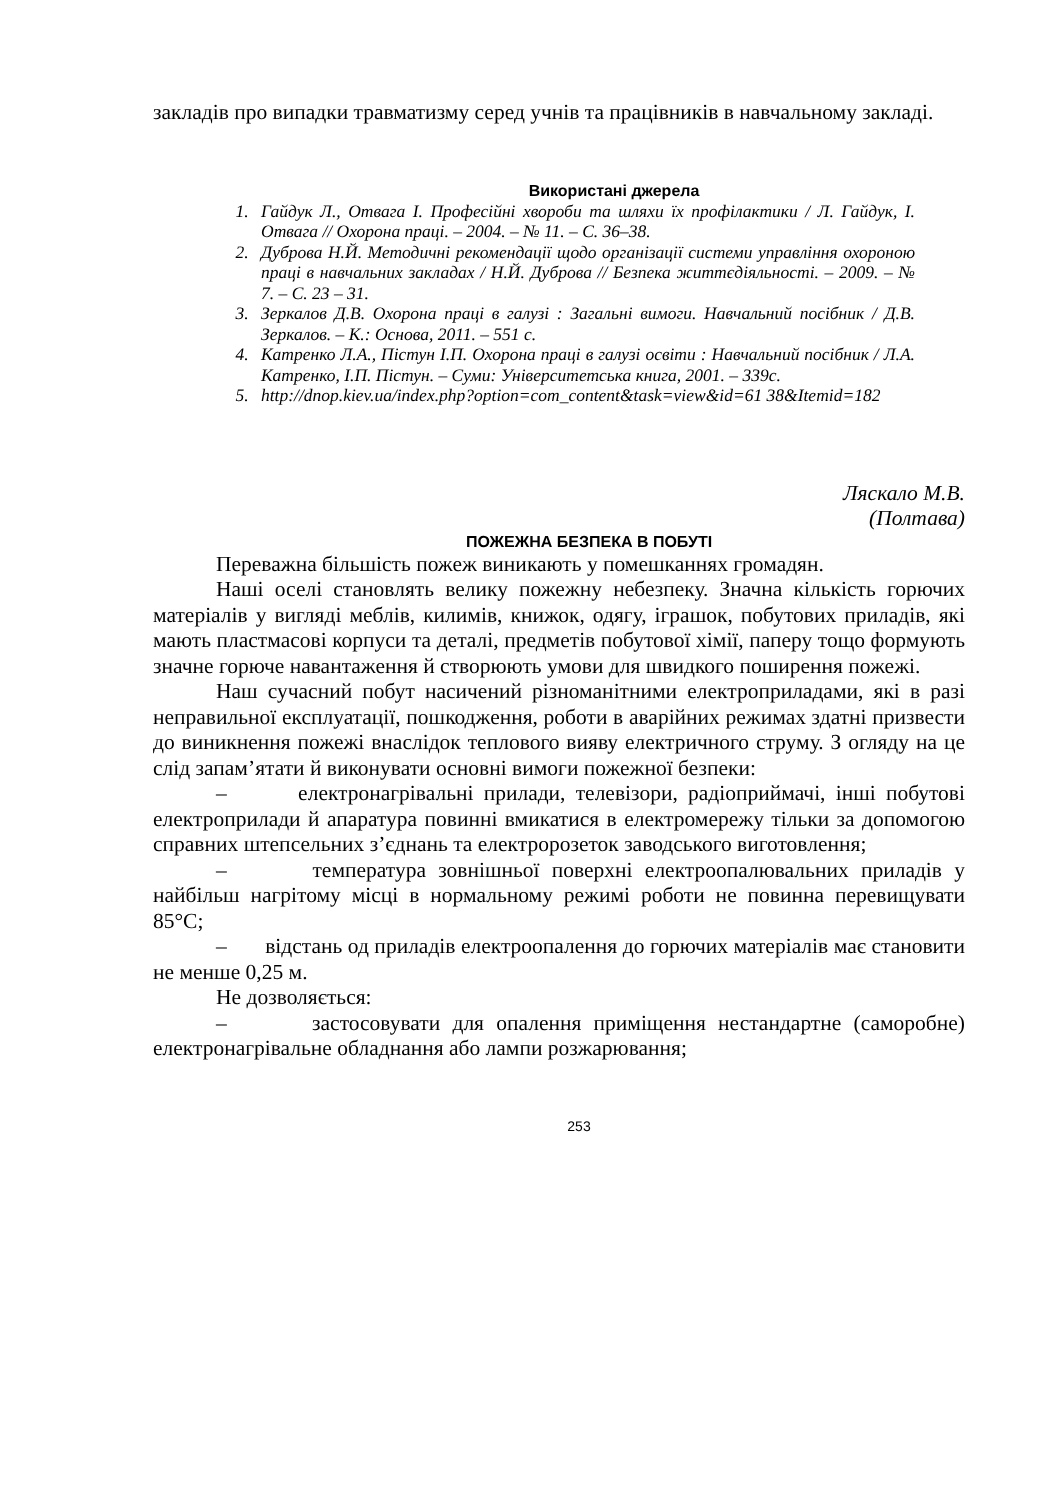закладів про випадки травматизму серед учнів та працівників в навчальному закладі.
Використані джерела
1. Гайдук Л., Отвага І. Професійні хвороби та шляхи їх профілактики / Л. Гайдук, І. Отвага // Охорона праці. – 2004. – № 11. – С. 36–38.
2. Дуброва Н.Й. Методичні рекомендації щодо організації системи управління охороною праці в навчальних закладах / Н.Й. Дуброва // Безпека життєдіяльності. – 2009. – № 7. – С. 23 – 31.
3. Зеркалов Д.В. Охорона праці в галузі : Загальні вимоги. Навчальний посібник / Д.В. Зеркалов. – К.: Основа, 2011. – 551 с.
4. Катренко Л.А., Пістун І.П. Охорона праці в галузі освіти : Навчальний посібник / Л.А. Катренко, І.П. Пістун. – Суми: Університетська книга, 2001. – 339с.
5. http://dnop.kiev.ua/index.php?option=com_content&task=view&id=61 38&Itemid=182
Ляскало М.В.
(Полтава)
ПОЖЕЖНА БЕЗПЕКА В ПОБУТІ
Переважна більшість пожеж виникають у помешканнях громадян.
Наші оселі становлять велику пожежну небезпеку. Значна кількість горючих матеріалів у вигляді меблів, килимів, книжок, одягу, іграшок, побутових приладів, які мають пластмасові корпуси та деталі, предметів побутової хімії, паперу тощо формують значне горюче навантаження й створюють умови для швидкого поширення пожежі.
Наш сучасний побут насичений різноманітними електроприладами, які в разі неправильної експлуатації, пошкодження, роботи в аварійних режимах здатні призвести до виникнення пожежі внаслідок теплового вияву електричного струму. З огляду на це слід запам’ятати й виконувати основні вимоги пожежної безпеки:
– електронагрівальні прилади, телевізори, радіоприймачі, інші побутові електроприлади й апаратура повинні вмикатися в електромережу тільки за допомогою справних штепсельних з’єднань та електророзеток заводського виготовлення;
– температура зовнішньої поверхні електроопалювальних приладів у найбільш нагрітому місці в нормальному режимі роботи не повинна перевищувати 85°С;
– відстань од приладів електроопалення до горючих матеріалів має становити не менше 0,25 м.
Не дозволяється:
– застосовувати для опалення приміщення нестандартне (саморобне) електронагрівальне обладнання або лампи розжарювання;
253